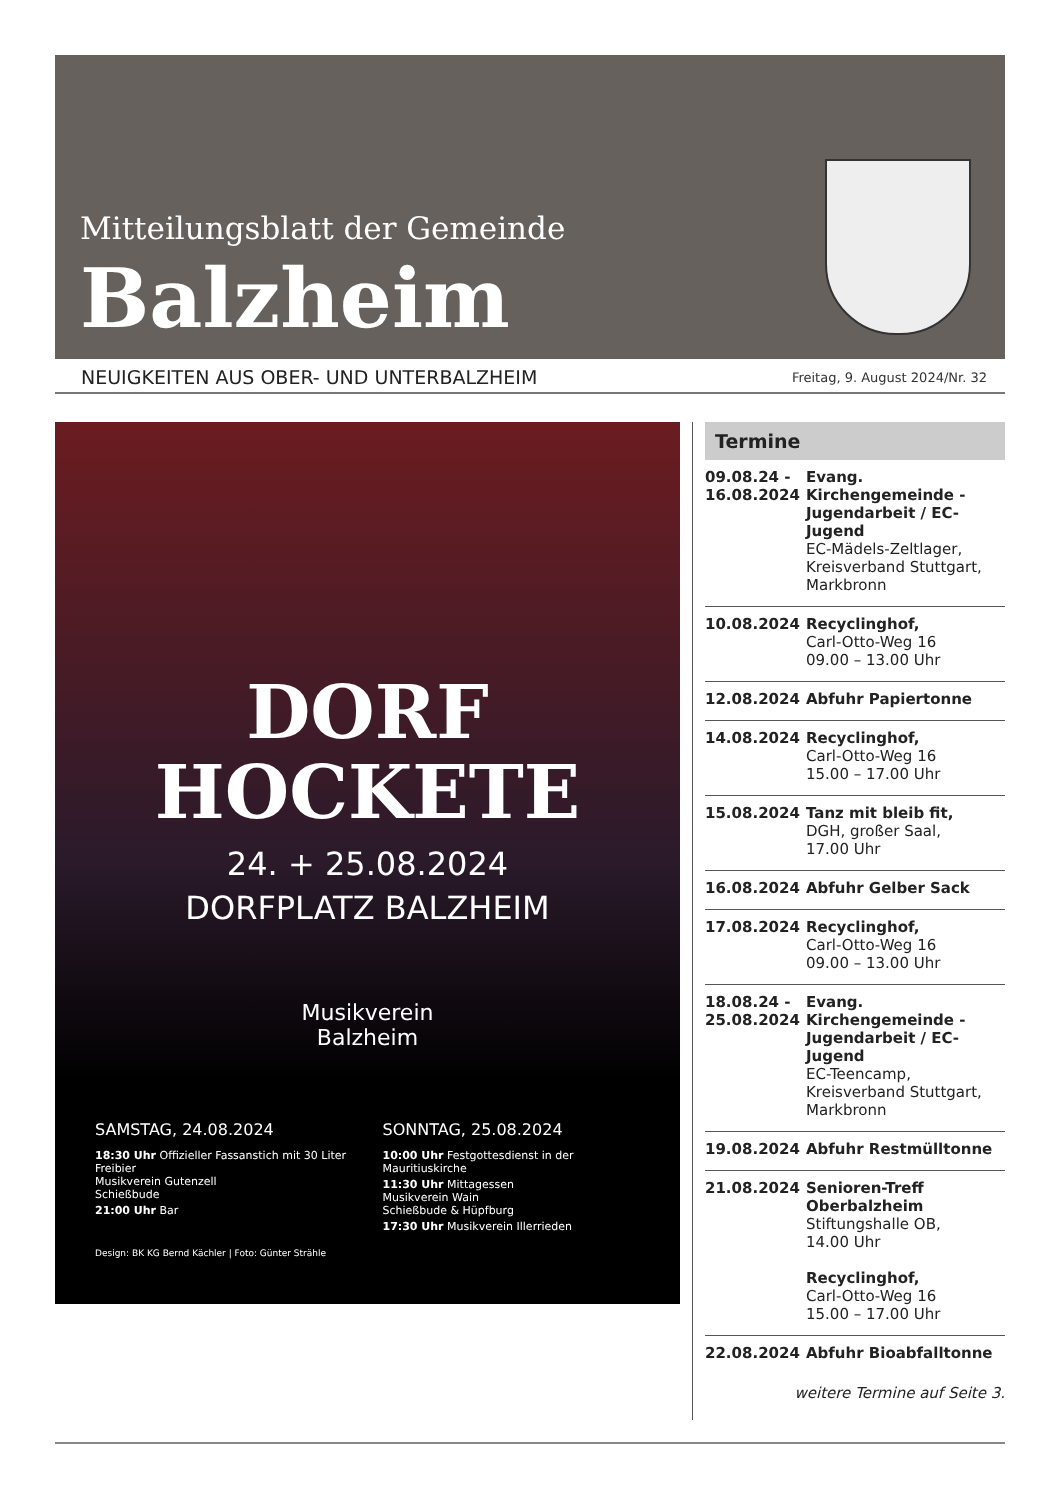Mitteilungsblatt der Gemeinde
Balzheim
NEUIGKEITEN AUS OBER- UND UNTERBALZHEIM Freitag, 9. August 2024/Nr. 32
DORF
HOCKETE
24. + 25.08.2024
DORFPLATZ BALZHEIM
Musikverein
Balzheim
SAMSTAG, 24.08.2024
18:30 Uhr Offizieller Fassanstich mit 30 Liter Freibier
Musikverein Gutenzell
Schießbude
21:00 Uhr Bar
SONNTAG, 25.08.2024
10:00 Uhr Festgottesdienst in der Mauritiuskirche
11:30 Uhr Mittagessen
Musikverein Wain
Schießbude & Hüpfburg
17:30 Uhr Musikverein Illerrieden
Design: BK KG Bernd Kächler | Foto: Günter Strähle
Termine
09.08.24 -
16.08.2024 Evang. Kirchengemeinde - Jugendarbeit / EC-Jugend
EC-Mädels-Zeltlager, Kreisverband Stuttgart, Markbronn
10.08.2024 Recyclinghof,
Carl-Otto-Weg 16
09.00 – 13.00 Uhr
12.08.2024 Abfuhr Papiertonne
14.08.2024 Recyclinghof,
Carl-Otto-Weg 16
15.00 – 17.00 Uhr
15.08.2024 Tanz mit bleib fit,
DGH, großer Saal,
17.00 Uhr
16.08.2024 Abfuhr Gelber Sack
17.08.2024 Recyclinghof,
Carl-Otto-Weg 16
09.00 – 13.00 Uhr
18.08.24 -
25.08.2024 Evang. Kirchengemeinde - Jugendarbeit / EC-Jugend
EC-Teencamp, Kreisverband Stuttgart, Markbronn
19.08.2024 Abfuhr Restmülltonne
21.08.2024 Senioren-Treff Oberbalzheim
Stiftungshalle OB,
14.00 Uhr
Recyclinghof,
Carl-Otto-Weg 16
15.00 – 17.00 Uhr
22.08.2024 Abfuhr Bioabfalltonne
weitere Termine auf Seite 3.